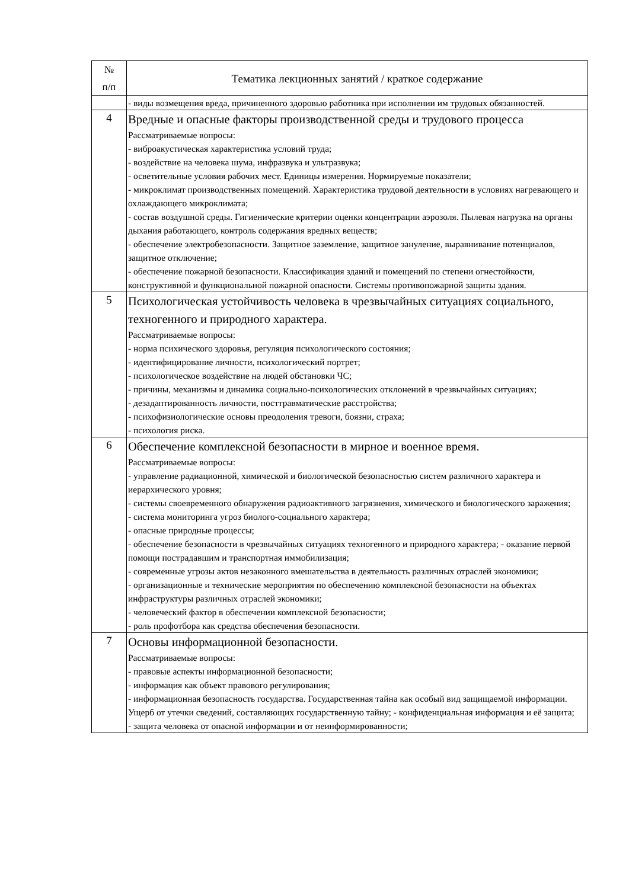| № п/п | Тематика лекционных занятий / краткое содержание |
| --- | --- |
| | - виды возмещения вреда, причиненного здоровью работника при исполнении им трудовых обязанностей. |
| 4 | Вредные и опасные факторы производственной среды и трудового процесса Рассматриваемые вопросы: - виброакустическая характеристика условий труда; - воздействие на человека шума, инфразвука и ультразвука; - осветительные условия рабочих мест. Единицы измерения. Нормируемые показатели; - микроклимат производственных помещений. Характеристика трудовой деятельности в условиях нагревающего и охлаждающего микроклимата; - состав воздушной среды. Гигиенические критерии оценки концентрации аэрозоля. Пылевая нагрузка на органы дыхания работающего, контроль содержания вредных веществ; - обеспечение электробезопасности. Защитное заземление, защитное зануление, выравнивание потенциалов, защитное отключение; - обеспечение пожарной безопасности. Классификация зданий и помещений по степени огнестойкости, конструктивной и функциональной пожарной опасности. Системы противопожарной защиты здания. |
| 5 | Психологическая устойчивость человека в чрезвычайных ситуациях социального, техногенного и природного характера. Рассматриваемые вопросы: - норма психического здоровья, регуляция психологического состояния; - идентифицирование личности, психологический портрет; - психологическое воздействие на людей обстановки ЧС; - причины, механизмы и динамика социально-психологических отклонений в чрезвычайных ситуациях; - дезадаптированность личности, посттравматические расстройства; - психофизиологические основы преодоления тревоги, боязни, страха; - психология риска. |
| 6 | Обеспечение комплексной безопасности в мирное и военное время. Рассматриваемые вопросы: - управление радиационной, химической и биологической безопасностью систем различного характера и иерархического уровня; - системы своевременного обнаружения радиоактивного загрязнения, химического и биологического заражения; - система мониторинга угроз биолого-социального характера; - опасные природные процессы; - обеспечение безопасности в чрезвычайных ситуациях техногенного и природного характера; - оказание первой помощи пострадавшим и транспортная иммобилизация; - современные угрозы актов незаконного вмешательства в деятельность различных отраслей экономики; - организационные и технические мероприятия по обеспечению комплексной безопасности на объектах инфраструктуры различных отраслей экономики; - человеческий фактор в обеспечении комплексной безопасности; - роль профотбора как средства обеспечения безопасности. |
| 7 | Основы информационной безопасности. Рассматриваемые вопросы: - правовые аспекты информационной безопасности; - информация как объект правового регулирования; - информационная безопасность государства. Государственная тайна как особый вид защищаемой информации. Ущерб от утечки сведений, составляющих государственную тайну; - конфиденциальная информация и её защита; - защита человека от опасной информации и от неинформированности; |